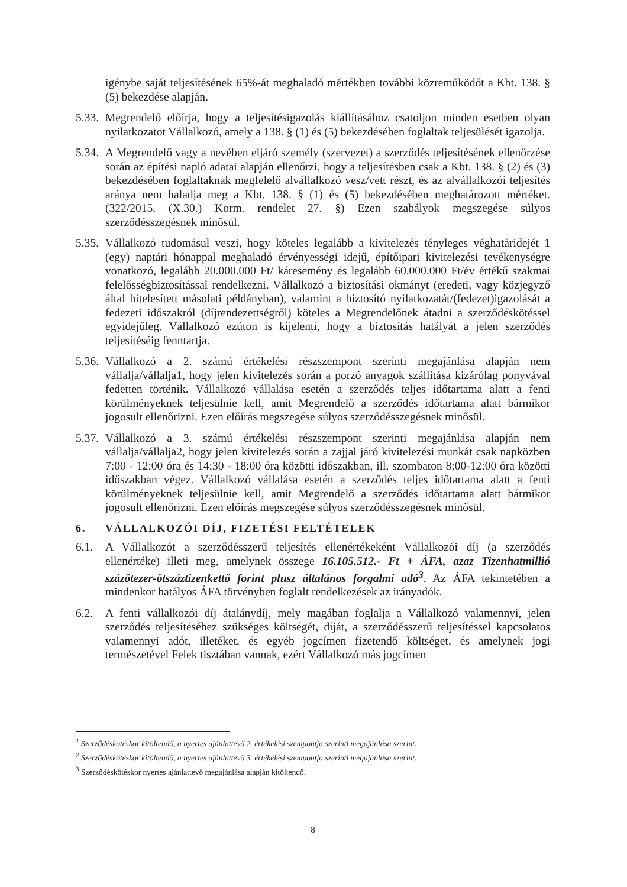igénybe saját teljesítésének 65%-át meghaladó mértékben további közreműködőt a Kbt. 138. § (5) bekezdése alapján.
5.33.
Megrendelő előírja, hogy a teljesítésigazolás kiállításához csatoljon minden esetben olyan nyilatkozatot Vállalkozó, amely a 138. § (1) és (5) bekezdésében foglaltak teljesülését igazolja.
5.34.
A Megrendelő vagy a nevében eljáró személy (szervezet) a szerződés teljesítésének ellenőrzése során az építési napló adatai alapján ellenőrzi, hogy a teljesítésben csak a Kbt. 138. § (2) és (3) bekezdésében foglaltaknak megfelelő alvállalkozó vesz/vett részt, és az alvállalkozói teljesítés aránya nem haladja meg a Kbt. 138. § (1) és (5) bekezdésében meghatározott mértéket. (322/2015. (X.30.) Korm. rendelet 27. §) Ezen szabályok megszegése súlyos szerződésszegésnek minősül.
5.35.
Vállalkozó tudomásul veszi, hogy köteles legalább a kivitelezés tényleges véghatáridejét 1 (egy) naptári hónappal meghaladó érvényességi idejű, építőipari kivitelezési tevékenységre vonatkozó, legalább 20.000.000 Ft/ káresemény és legalább 60.000.000 Ft/év értékű szakmai felelősségbiztosítással rendelkezni. Vállalkozó a biztosítási okmányt (eredeti, vagy közjegyző által hitelesített másolati példányban), valamint a biztosító nyilatkozatát/(fedezet)igazolását a fedezeti időszakról (díjrendezettségről) köteles a Megrendelőnek átadni a szerződéskötéssel egyidejűleg. Vállalkozó ezúton is kijelenti, hogy a biztosítás hatályát a jelen szerződés teljesítéséig fenntartja.
5.36.
Vállalkozó a 2. számú értékelési részszempont szerinti megajánlása alapján nem vállalja/vállalja1, hogy jelen kivitelezés során a porzó anyagok szállítása kizárólag ponyvával fedetten történik. Vállalkozó vállalása esetén a szerződés teljes időtartama alatt a fenti körülményeknek teljesülnie kell, amit Megrendelő a szerződés időtartama alatt bármikor jogosult ellenőrizni. Ezen előírás megszegése súlyos szerződésszegésnek minősül.
5.37.
Vállalkozó a 3. számú értékelési részszempont szerinti megajánlása alapján nem vállalja/vállalja2, hogy jelen kivitelezés során a zajjal járó kivitelezési munkát csak napközben 7:00 - 12:00 óra és 14:30 - 18:00 óra közötti időszakban, ill. szombaton 8:00-12:00 óra közötti időszakban végez. Vállalkozó vállalása esetén a szerződés teljes időtartama alatt a fenti körülményeknek teljesülnie kell, amit Megrendelő a szerződés időtartama alatt bármikor jogosult ellenőrizni. Ezen előírás megszegése súlyos szerződésszegésnek minősül.
6. VÁLLALKOZÓI DÍJ, FIZETÉSI FELTÉTELEK
6.1. A Vállalkozót a szerződésszerű teljesítés ellenértékeként Vállalkozói díj (a szerződés ellenértéke) illeti meg, amelynek összege 16.105.512.- Ft + ÁFA, azaz Tizenhatmillió százötezer-ötszáztizenkettő forint plusz általános forgalmi adó<sup>3</sup>. Az ÁFA tekintetében a mindenkor hatályos ÁFA törvényben foglalt rendelkezések az irányadók.
6.2. A fenti vállalkozói díj átalánydíj, mely magában foglalja a Vállalkozó valamennyi, jelen szerződés teljesítéséhez szükséges költségét, díját, a szerződésszerű teljesítéssel kapcsolatos valamennyi adót, illetéket, és egyéb jogcímen fizetendő költséget, és amelynek jogi természetével Felek tisztában vannak, ezért Vállalkozó más jogcímen
<sup>1</sup> Szerződéskötéskor kitöltendő, a nyertes ajánlattevő 2. értékelési szempontja szerinti megajánlása szerint.
<sup>2</sup> Szerződéskötéskor kitöltendő, a nyertes ajánlattevő 3. értékelési szempontja szerinti megajánlása szerint.
<sup>3</sup> Szerződéskötéskor nyertes ajánlattevő megajánlása alapján kitöltendő.
8